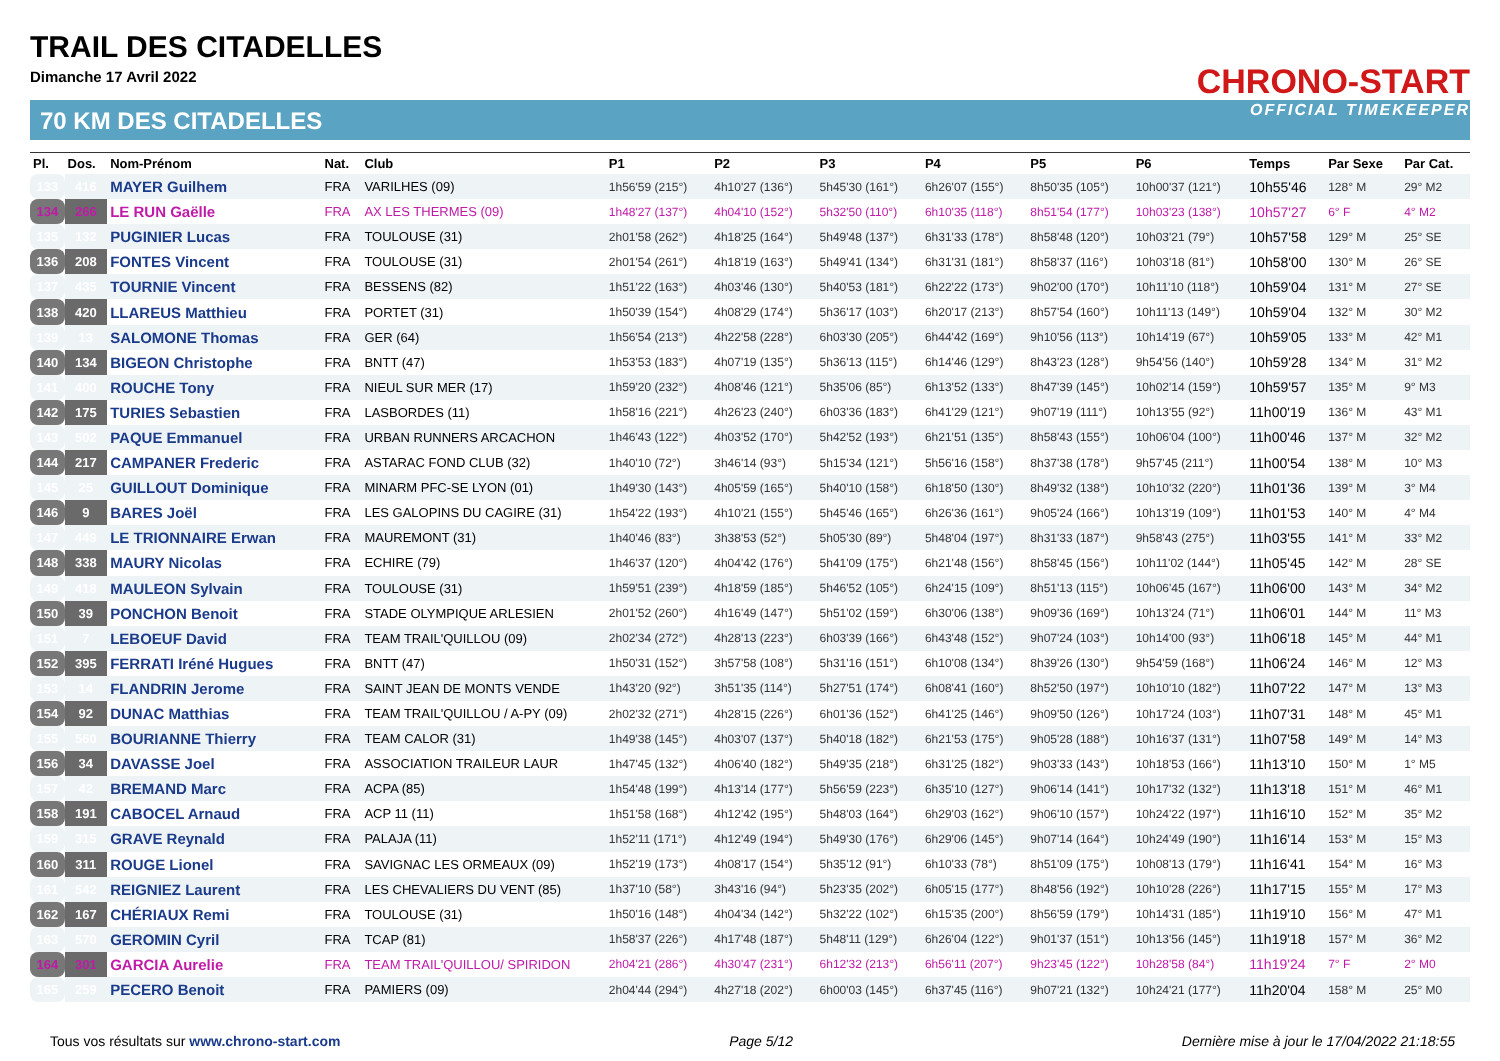TRAIL DES CITADELLES
Dimanche 17 Avril 2022
70 KM DES CITADELLES
CHRONO-START
OFFICIAL TIMEKEEPER
| Pl. | Dos. | Nom-Prénom | Nat. | Club | P1 | P2 | P3 | P4 | P5 | P6 | Temps | Par Sexe | Par Cat. |
| --- | --- | --- | --- | --- | --- | --- | --- | --- | --- | --- | --- | --- | --- |
| 133 | 416 | MAYER Guilhem | FRA | VARILHES (09) | 1h56'59 (215°) | 4h10'27 (136°) | 5h45'30 (161°) | 6h26'07 (155°) | 8h50'35 (105°) | 10h00'37 (121°) | 10h55'46 | 128° M | 29° M2 |
| 134 | 266 | LE RUN Gaëlle | FRA | AX LES THERMES (09) | 1h48'27 (137°) | 4h04'10 (152°) | 5h32'50 (110°) | 6h10'35 (118°) | 8h51'54 (177°) | 10h03'23 (138°) | 10h57'27 | 6° F | 4° M2 |
| 135 | 132 | PUGINIER Lucas | FRA | TOULOUSE (31) | 2h01'58 (262°) | 4h18'25 (164°) | 5h49'48 (137°) | 6h31'33 (178°) | 8h58'48 (120°) | 10h03'21 (79°) | 10h57'58 | 129° M | 25° SE |
| 136 | 208 | FONTES Vincent | FRA | TOULOUSE (31) | 2h01'54 (261°) | 4h18'19 (163°) | 5h49'41 (134°) | 6h31'31 (181°) | 8h58'37 (116°) | 10h03'18 (81°) | 10h58'00 | 130° M | 26° SE |
| 137 | 435 | TOURNIE Vincent | FRA | BESSENS (82) | 1h51'22 (163°) | 4h03'46 (130°) | 5h40'53 (181°) | 6h22'22 (173°) | 9h02'00 (170°) | 10h11'10 (118°) | 10h59'04 | 131° M | 27° SE |
| 138 | 420 | LLAREUS Matthieu | FRA | PORTET (31) | 1h50'39 (154°) | 4h08'29 (174°) | 5h36'17 (103°) | 6h20'17 (213°) | 8h57'54 (160°) | 10h11'13 (149°) | 10h59'04 | 132° M | 30° M2 |
| 139 | 13 | SALOMONE Thomas | FRA | GER (64) | 1h56'54 (213°) | 4h22'58 (228°) | 6h03'30 (205°) | 6h44'42 (169°) | 9h10'56 (113°) | 10h14'19 (67°) | 10h59'05 | 133° M | 42° M1 |
| 140 | 134 | BIGEON Christophe | FRA | BNTT (47) | 1h53'53 (183°) | 4h07'19 (135°) | 5h36'13 (115°) | 6h14'46 (129°) | 8h43'23 (128°) | 9h54'56 (140°) | 10h59'28 | 134° M | 31° M2 |
| 141 | 400 | ROUCHE Tony | FRA | NIEUL SUR MER (17) | 1h59'20 (232°) | 4h08'46 (121°) | 5h35'06 (85°) | 6h13'52 (133°) | 8h47'39 (145°) | 10h02'14 (159°) | 10h59'57 | 135° M | 9° M3 |
| 142 | 175 | TURIES Sebastien | FRA | LASBORDES (11) | 1h58'16 (221°) | 4h26'23 (240°) | 6h03'36 (183°) | 6h41'29 (121°) | 9h07'19 (111°) | 10h13'55 (92°) | 11h00'19 | 136° M | 43° M1 |
| 143 | 502 | PAQUE Emmanuel | FRA | URBAN RUNNERS ARCACHON | 1h46'43 (122°) | 4h03'52 (170°) | 5h42'52 (193°) | 6h21'51 (135°) | 8h58'43 (155°) | 10h06'04 (100°) | 11h00'46 | 137° M | 32° M2 |
| 144 | 217 | CAMPANER Frederic | FRA | ASTARAC FOND CLUB (32) | 1h40'10 (72°) | 3h46'14 (93°) | 5h15'34 (121°) | 5h56'16 (158°) | 8h37'38 (178°) | 9h57'45 (211°) | 11h00'54 | 138° M | 10° M3 |
| 145 | 25 | GUILLOUT Dominique | FRA | MINARM PFC-SE LYON (01) | 1h49'30 (143°) | 4h05'59 (165°) | 5h40'10 (158°) | 6h18'50 (130°) | 8h49'32 (138°) | 10h10'32 (220°) | 11h01'36 | 139° M | 3° M4 |
| 146 | 9 | BARES Joël | FRA | LES GALOPINS DU CAGIRE (31) | 1h54'22 (193°) | 4h10'21 (155°) | 5h45'46 (165°) | 6h26'36 (161°) | 9h05'24 (166°) | 10h13'19 (109°) | 11h01'53 | 140° M | 4° M4 |
| 147 | 449 | LE TRIONNAIRE Erwan | FRA | MAUREMONT (31) | 1h40'46 (83°) | 3h38'53 (52°) | 5h05'30 (89°) | 5h48'04 (197°) | 8h31'33 (187°) | 9h58'43 (275°) | 11h03'55 | 141° M | 33° M2 |
| 148 | 338 | MAURY Nicolas | FRA | ECHIRE (79) | 1h46'37 (120°) | 4h04'42 (176°) | 5h41'09 (175°) | 6h21'48 (156°) | 8h58'45 (156°) | 10h11'02 (144°) | 11h05'45 | 142° M | 28° SE |
| 149 | 418 | MAULEON Sylvain | FRA | TOULOUSE (31) | 1h59'51 (239°) | 4h18'59 (185°) | 5h46'52 (105°) | 6h24'15 (109°) | 8h51'13 (115°) | 10h06'45 (167°) | 11h06'00 | 143° M | 34° M2 |
| 150 | 39 | PONCHON Benoit | FRA | STADE OLYMPIQUE ARLESIEN | 2h01'52 (260°) | 4h16'49 (147°) | 5h51'02 (159°) | 6h30'06 (138°) | 9h09'36 (169°) | 10h13'24 (71°) | 11h06'01 | 144° M | 11° M3 |
| 151 | 7 | LEBOEUF David | FRA | TEAM TRAIL'QUILLOU (09) | 2h02'34 (272°) | 4h28'13 (223°) | 6h03'39 (166°) | 6h43'48 (152°) | 9h07'24 (103°) | 10h14'00 (93°) | 11h06'18 | 145° M | 44° M1 |
| 152 | 395 | FERRATI Iréné Hugues | FRA | BNTT (47) | 1h50'31 (152°) | 3h57'58 (108°) | 5h31'16 (151°) | 6h10'08 (134°) | 8h39'26 (130°) | 9h54'59 (168°) | 11h06'24 | 146° M | 12° M3 |
| 153 | 14 | FLANDRIN Jerome | FRA | SAINT JEAN DE MONTS VENDE | 1h43'20 (92°) | 3h51'35 (114°) | 5h27'51 (174°) | 6h08'41 (160°) | 8h52'50 (197°) | 10h10'10 (182°) | 11h07'22 | 147° M | 13° M3 |
| 154 | 92 | DUNAC Matthias | FRA | TEAM TRAIL'QUILLOU / A-PY (09) | 2h02'32 (271°) | 4h28'15 (226°) | 6h01'36 (152°) | 6h41'25 (146°) | 9h09'50 (126°) | 10h17'24 (103°) | 11h07'31 | 148° M | 45° M1 |
| 155 | 560 | BOURIANNE Thierry | FRA | TEAM CALOR (31) | 1h49'38 (145°) | 4h03'07 (137°) | 5h40'18 (182°) | 6h21'53 (175°) | 9h05'28 (188°) | 10h16'37 (131°) | 11h07'58 | 149° M | 14° M3 |
| 156 | 34 | DAVASSE Joel | FRA | ASSOCIATION TRAILEUR LAUR | 1h47'45 (132°) | 4h06'40 (182°) | 5h49'35 (218°) | 6h31'25 (182°) | 9h03'33 (143°) | 10h18'53 (166°) | 11h13'10 | 150° M | 1° M5 |
| 157 | 42 | BREMAND Marc | FRA | ACPA (85) | 1h54'48 (199°) | 4h13'14 (177°) | 5h56'59 (223°) | 6h35'10 (127°) | 9h06'14 (141°) | 10h17'32 (132°) | 11h13'18 | 151° M | 46° M1 |
| 158 | 191 | CABOCEL Arnaud | FRA | ACP 11 (11) | 1h51'58 (168°) | 4h12'42 (195°) | 5h48'03 (164°) | 6h29'03 (162°) | 9h06'10 (157°) | 10h24'22 (197°) | 11h16'10 | 152° M | 35° M2 |
| 159 | 315 | GRAVE Reynald | FRA | PALAJA (11) | 1h52'11 (171°) | 4h12'49 (194°) | 5h49'30 (176°) | 6h29'06 (145°) | 9h07'14 (164°) | 10h24'49 (190°) | 11h16'14 | 153° M | 15° M3 |
| 160 | 311 | ROUGE Lionel | FRA | SAVIGNAC LES ORMEAUX (09) | 1h52'19 (173°) | 4h08'17 (154°) | 5h35'12 (91°) | 6h10'33 (78°) | 8h51'09 (175°) | 10h08'13 (179°) | 11h16'41 | 154° M | 16° M3 |
| 161 | 542 | REIGNIEZ Laurent | FRA | LES CHEVALIERS DU VENT (85) | 1h37'10 (58°) | 3h43'16 (94°) | 5h23'35 (202°) | 6h05'15 (177°) | 8h48'56 (192°) | 10h10'28 (226°) | 11h17'15 | 155° M | 17° M3 |
| 162 | 167 | CHÉRIAUX Remi | FRA | TOULOUSE (31) | 1h50'16 (148°) | 4h04'34 (142°) | 5h32'22 (102°) | 6h15'35 (200°) | 8h56'59 (179°) | 10h14'31 (185°) | 11h19'10 | 156° M | 47° M1 |
| 163 | 570 | GEROMIN Cyril | FRA | TCAP (81) | 1h58'37 (226°) | 4h17'48 (187°) | 5h48'11 (129°) | 6h26'04 (122°) | 9h01'37 (151°) | 10h13'56 (145°) | 11h19'18 | 157° M | 36° M2 |
| 164 | 301 | GARCIA Aurelie | FRA | TEAM TRAIL'QUILLOU/ SPIRIDON | 2h04'21 (286°) | 4h30'47 (231°) | 6h12'32 (213°) | 6h56'11 (207°) | 9h23'45 (122°) | 10h28'58 (84°) | 11h19'24 | 7° F | 2° M0 |
| 165 | 259 | PECERO Benoit | FRA | PAMIERS (09) | 2h04'44 (294°) | 4h27'18 (202°) | 6h00'03 (145°) | 6h37'45 (116°) | 9h07'21 (132°) | 10h24'21 (177°) | 11h20'04 | 158° M | 25° M0 |
Tous vos résultats sur www.chrono-start.com Page 5/12 Dernière mise à jour le 17/04/2022 21:18:55